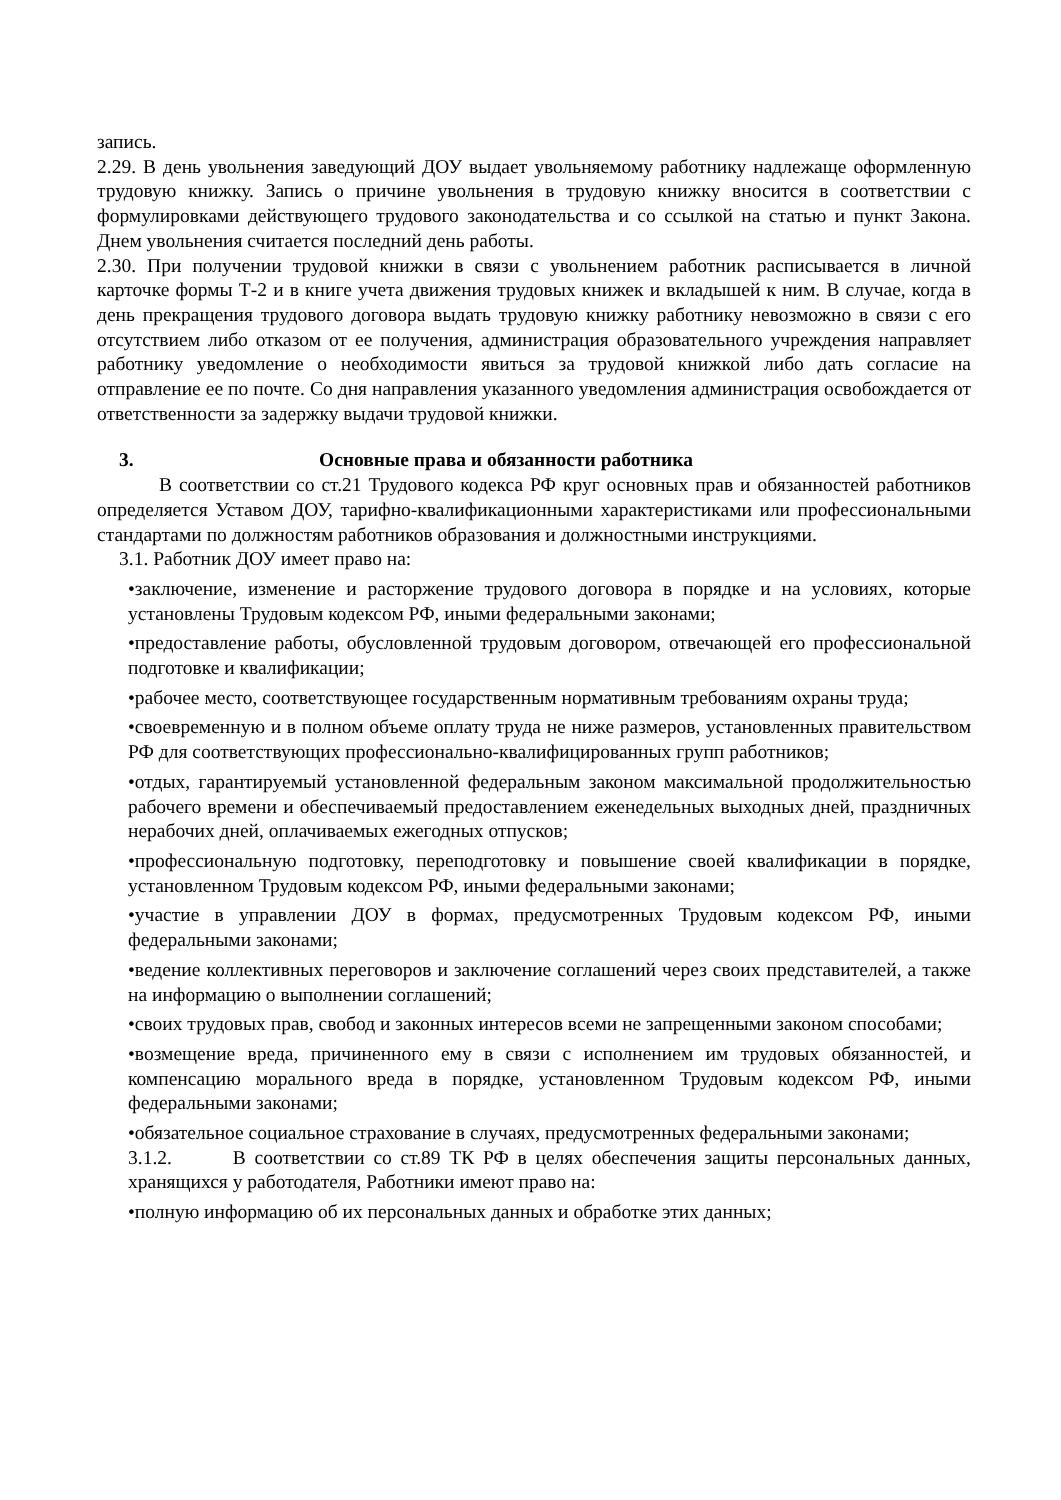запись.
2.29. В день увольнения заведующий ДОУ выдает увольняемому работнику надлежаще оформленную трудовую книжку. Запись о причине увольнения в трудовую книжку вносится в соответствии с формулировками действующего трудового законодательства и со ссылкой на статью и пункт Закона. Днем увольнения считается последний день работы.
2.30. При получении трудовой книжки в связи с увольнением работник расписывается в личной карточке формы Т-2 и в книге учета движения трудовых книжек и вкладышей к ним. В случае, когда в день прекращения трудового договора выдать трудовую книжку работнику невозможно в связи с его отсутствием либо отказом от ее получения, администрация образовательного учреждения направляет работнику уведомление о необходимости явиться за трудовой книжкой либо дать согласие на отправление ее по почте. Со дня направления указанного уведомления администрация освобождается от ответственности за задержку выдачи трудовой книжки.
3. Основные права и обязанности работника
В соответствии со ст.21 Трудового кодекса РФ круг основных прав и обязанностей работников определяется Уставом ДОУ, тарифно-квалификационными характеристиками или профессиональными стандартами по должностям работников образования и должностными инструкциями.
3.1. Работник ДОУ имеет право на:
•заключение, изменение и расторжение трудового договора в порядке и на условиях, которые установлены Трудовым кодексом РФ, иными федеральными законами;
•предоставление работы, обусловленной трудовым договором, отвечающей его профессиональной подготовке и квалификации;
•рабочее место, соответствующее государственным нормативным требованиям охраны труда;
•своевременную и в полном объеме оплату труда не ниже размеров, установленных правительством РФ для соответствующих профессионально-квалифицированных групп работников;
•отдых, гарантируемый установленной федеральным законом максимальной продолжительностью рабочего времени и обеспечиваемый предоставлением еженедельных выходных дней, праздничных нерабочих дней, оплачиваемых ежегодных отпусков;
•профессиональную подготовку, переподготовку и повышение своей квалификации в порядке, установленном Трудовым кодексом РФ, иными федеральными законами;
•участие в управлении ДОУ в формах, предусмотренных Трудовым кодексом РФ, иными федеральными законами;
•ведение коллективных переговоров и заключение соглашений через своих представителей, а также на информацию о выполнении соглашений;
•своих трудовых прав, свобод и законных интересов всеми не запрещенными законом способами;
•возмещение вреда, причиненного ему в связи с исполнением им трудовых обязанностей, и компенсацию морального вреда в порядке, установленном Трудовым кодексом РФ, иными федеральными законами;
•обязательное социальное страхование в случаях, предусмотренных федеральными законами;
3.1.2. В соответствии со ст.89 ТК РФ в целях обеспечения защиты персональных данных, хранящихся у работодателя, Работники имеют право на:
•полную информацию об их персональных данных и обработке этих данных;